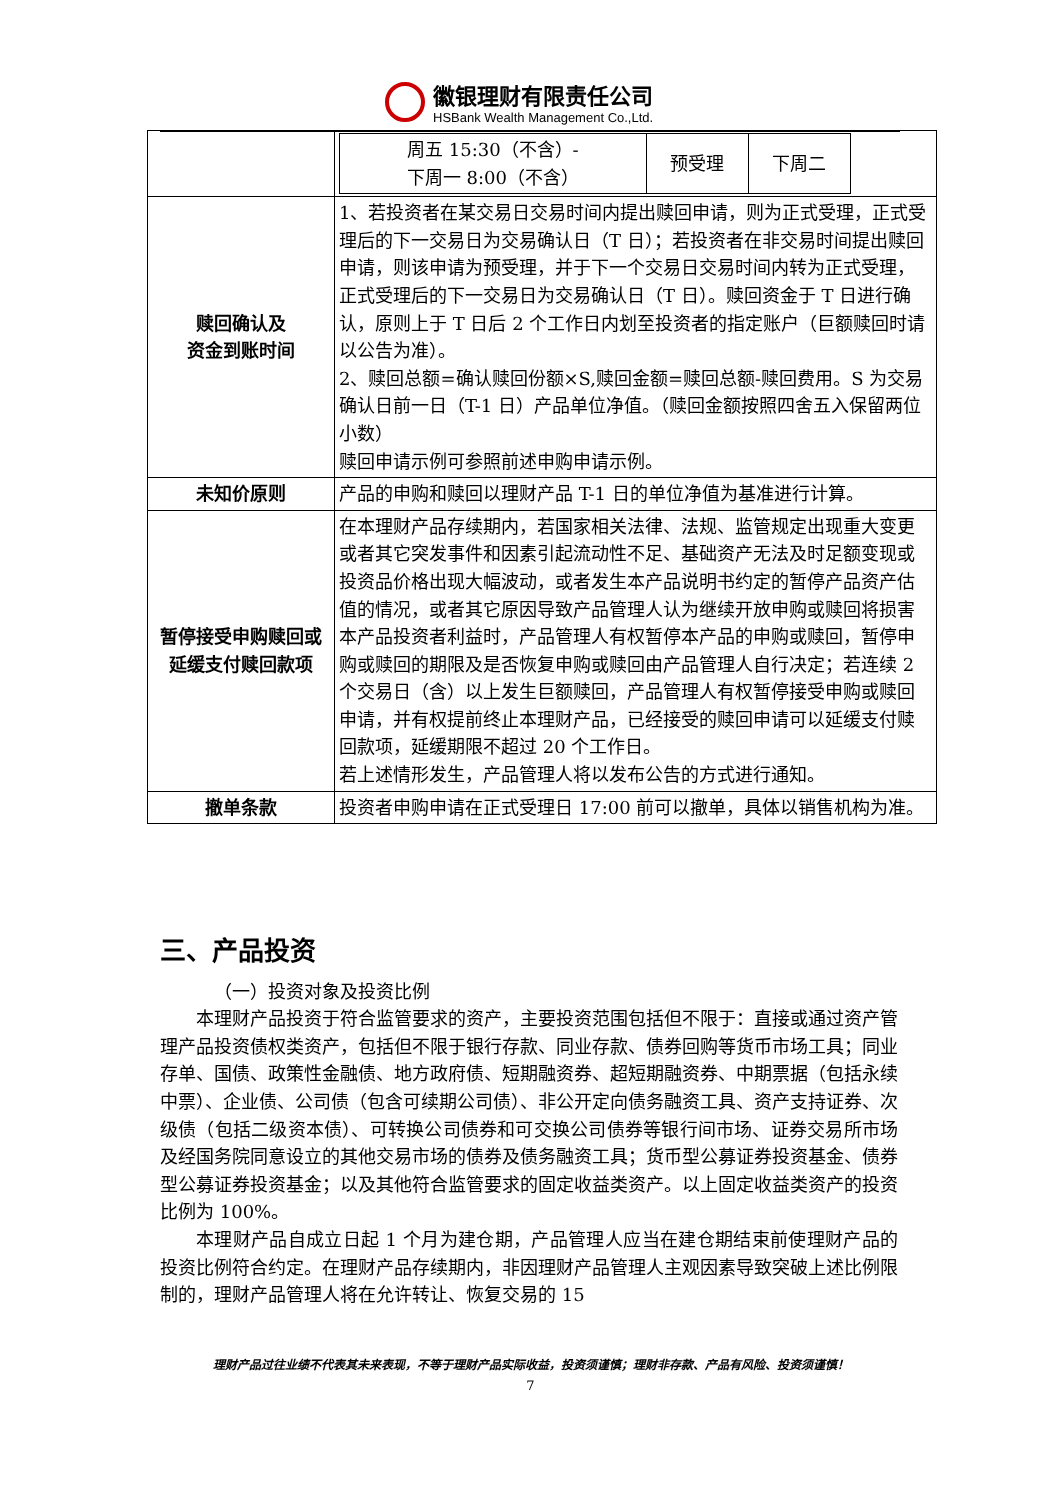徽银理财有限责任公司
HSBank Wealth Management Co.,Ltd.
| | / 周五 15:30（不含）- 下周一 8:00（不含） / 预受理 / 下周二 / |
| 赎回确认及 资金到账时间 | 1、若投资者在某交易日交易时间内提出赎回申请，则为正式受理，正式受理后的下一交易日为交易确认日（T 日）；若投资者在非交易时间提出赎回申请，则该申请为预受理，并于下一个交易日交易时间内转为正式受理，正式受理后的下一交易日为交易确认日（T 日）。赎回资金于 T 日进行确认，原则上于 T 日后 2 个工作日内划至投资者的指定账户（巨额赎回时请以公告为准）。 2、赎回总额=确认赎回份额×S,赎回金额=赎回总额-赎回费用。S 为交易确认日前一日（T-1 日）产品单位净值。（赎回金额按照四舍五入保留两位小数） 赎回申请示例可参照前述申购申请示例。 |
| 未知价原则 | 产品的申购和赎回以理财产品 T-1 日的单位净值为基准进行计算。 |
| 暂停接受申购赎回或延缓支付赎回款项 | 在本理财产品存续期内，若国家相关法律、法规、监管规定出现重大变更或者其它突发事件和因素引起流动性不足、基础资产无法及时足额变现或投资品价格出现大幅波动，或者发生本产品说明书约定的暂停产品资产估值的情况，或者其它原因导致产品管理人认为继续开放申购或赎回将损害本产品投资者利益时，产品管理人有权暂停本产品的申购或赎回，暂停申购或赎回的期限及是否恢复申购或赎回由产品管理人自行决定；若连续 2 个交易日（含）以上发生巨额赎回，产品管理人有权暂停接受申购或赎回申请，并有权提前终止本理财产品，已经接受的赎回申请可以延缓支付赎回款项，延缓期限不超过 20 个工作日。 若上述情形发生，产品管理人将以发布公告的方式进行通知。 |
| 撤单条款 | 投资者申购申请在正式受理日 17:00 前可以撤单，具体以销售机构为准。 |
三、产品投资
（一）投资对象及投资比例
本理财产品投资于符合监管要求的资产，主要投资范围包括但不限于：直接或通过资产管理产品投资债权类资产，包括但不限于银行存款、同业存款、债券回购等货币市场工具；同业存单、国债、政策性金融债、地方政府债、短期融资券、超短期融资券、中期票据（包括永续中票）、企业债、公司债（包含可续期公司债）、非公开定向债务融资工具、资产支持证券、次级债（包括二级资本债）、可转换公司债券和可交换公司债券等银行间市场、证券交易所市场及经国务院同意设立的其他交易市场的债券及债务融资工具；货币型公募证券投资基金、债券型公募证券投资基金；以及其他符合监管要求的固定收益类资产。以上固定收益类资产的投资比例为 100%。
本理财产品自成立日起 1 个月为建仓期，产品管理人应当在建仓期结束前使理财产品的投资比例符合约定。在理财产品存续期内，非因理财产品管理人主观因素导致突破上述比例限制的，理财产品管理人将在允许转让、恢复交易的 15
理财产品过往业绩不代表其未来表现，不等于理财产品实际收益，投资须谨慎；理财非存款、产品有风险、投资须谨慎！
7